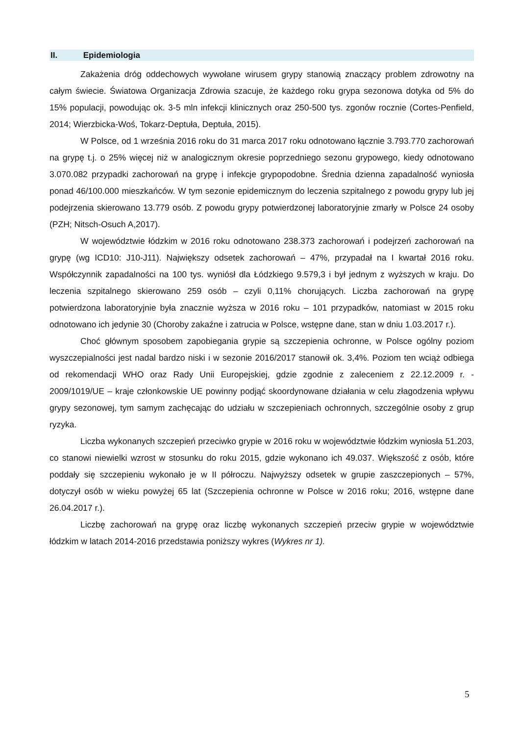II. Epidemiologia
Zakażenia dróg oddechowych wywołane wirusem grypy stanowią znaczący problem zdrowotny na całym świecie. Światowa Organizacja Zdrowia szacuje, że każdego roku grypa sezonowa dotyka od 5% do 15% populacji, powodując ok. 3-5 mln infekcji klinicznych oraz 250-500 tys. zgonów rocznie (Cortes-Penfield, 2014; Wierzbicka-Woś, Tokarz-Deptuła, Deptuła, 2015).
W Polsce, od 1 września 2016 roku do 31 marca 2017 roku odnotowano łącznie 3.793.770 zachorowań na grypę t.j. o 25% więcej niż w analogicznym okresie poprzedniego sezonu grypowego, kiedy odnotowano 3.070.082 przypadki zachorowań na grypę i infekcje grypopodobne. Średnia dzienna zapadalność wyniosła ponad 46/100.000 mieszkańców. W tym sezonie epidemicznym do leczenia szpitalnego z powodu grypy lub jej podejrzenia skierowano 13.779 osób. Z powodu grypy potwierdzonej laboratoryjnie zmarły w Polsce 24 osoby (PZH; Nitsch-Osuch A,2017).
W województwie łódzkim w 2016 roku odnotowano 238.373 zachorowań i podejrzeń zachorowań na grypę (wg ICD10: J10-J11). Największy odsetek zachorowań – 47%, przypadał na I kwartał 2016 roku. Współczynnik zapadalności na 100 tys. wyniósł dla Łódzkiego 9.579,3 i był jednym z wyższych w kraju. Do leczenia szpitalnego skierowano 259 osób – czyli 0,11% chorujących. Liczba zachorowań na grypę potwierdzona laboratoryjnie była znacznie wyższa w 2016 roku – 101 przypadków, natomiast w 2015 roku odnotowano ich jedynie 30 (Choroby zakaźne i zatrucia w Polsce, wstępne dane, stan w dniu 1.03.2017 r.).
Choć głównym sposobem zapobiegania grypie są szczepienia ochronne, w Polsce ogólny poziom wyszczepialności jest nadal bardzo niski i w sezonie 2016/2017 stanowił ok. 3,4%. Poziom ten wciąż odbiega od rekomendacji WHO oraz Rady Unii Europejskiej, gdzie zgodnie z zaleceniem z 22.12.2009 r. - 2009/1019/UE – kraje członkowskie UE powinny podjąć skoordynowane działania w celu złagodzenia wpływu grypy sezonowej, tym samym zachęcając do udziału w szczepieniach ochronnych, szczególnie osoby z grup ryzyka.
Liczba wykonanych szczepień przeciwko grypie w 2016 roku w województwie łódzkim wyniosła 51.203, co stanowi niewielki wzrost w stosunku do roku 2015, gdzie wykonano ich 49.037. Większość z osób, które poddały się szczepieniu wykonało je w II półroczu. Najwyższy odsetek w grupie zaszczepionych – 57%, dotyczył osób w wieku powyżej 65 lat (Szczepienia ochronne w Polsce w 2016 roku; 2016, wstępne dane 26.04.2017 r.).
Liczbę zachorowań na grypę oraz liczbę wykonanych szczepień przeciw grypie w województwie łódzkim w latach 2014-2016 przedstawia poniższy wykres (Wykres nr 1).
5